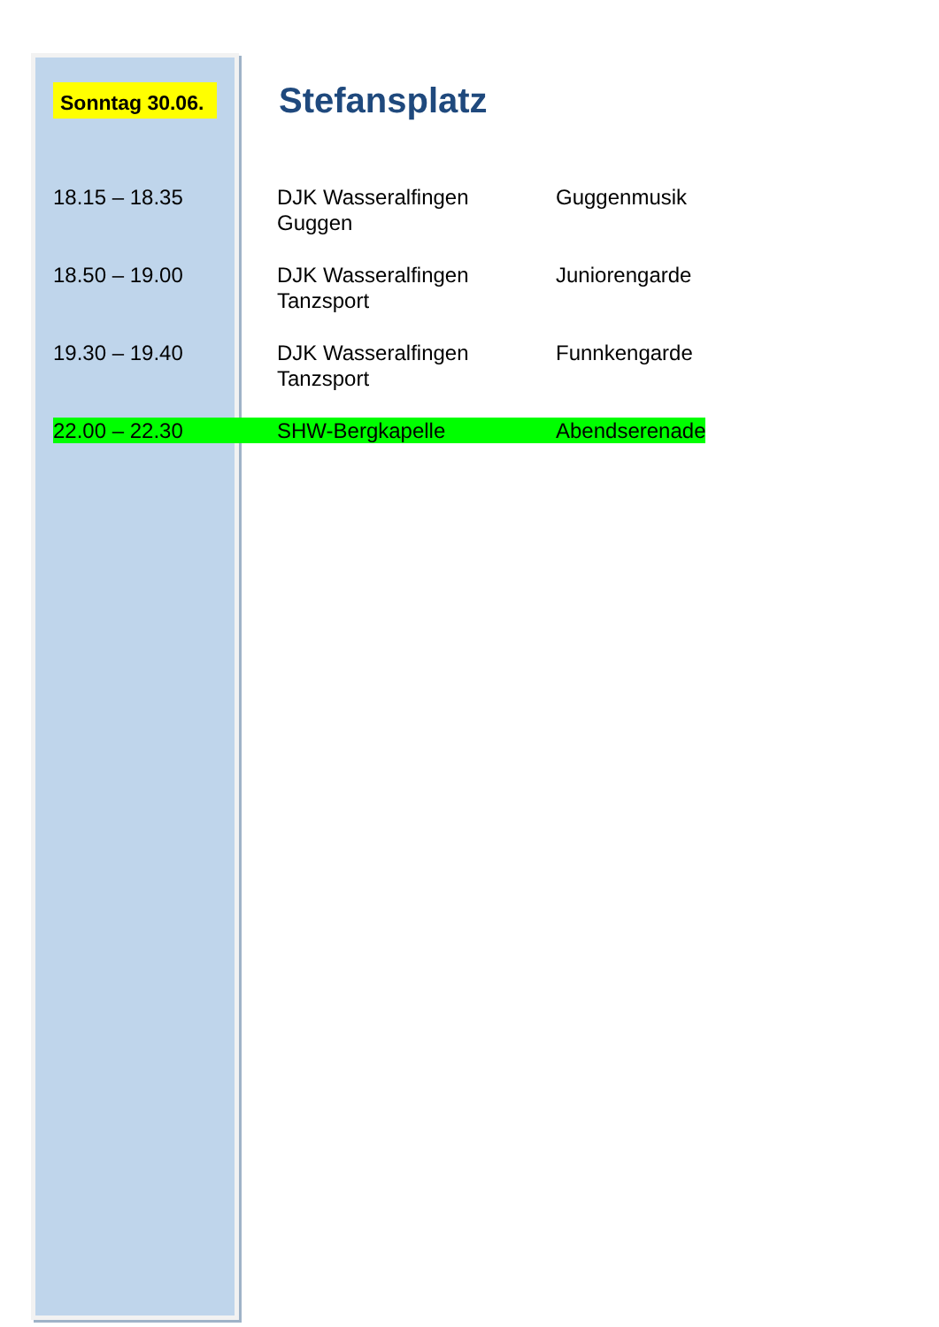Sonntag 30.06.
Stefansplatz
| 18.15 – 18.35 | DJK Wasseralfingen Guggen | Guggenmusik |
| 18.50 – 19.00 | DJK Wasseralfingen Tanzsport | Juniorengarde |
| 19.30 – 19.40 | DJK Wasseralfingen Tanzsport | Funnkengarde |
| 22.00 – 22.30 | SHW-Bergkapelle | Abendserenade |